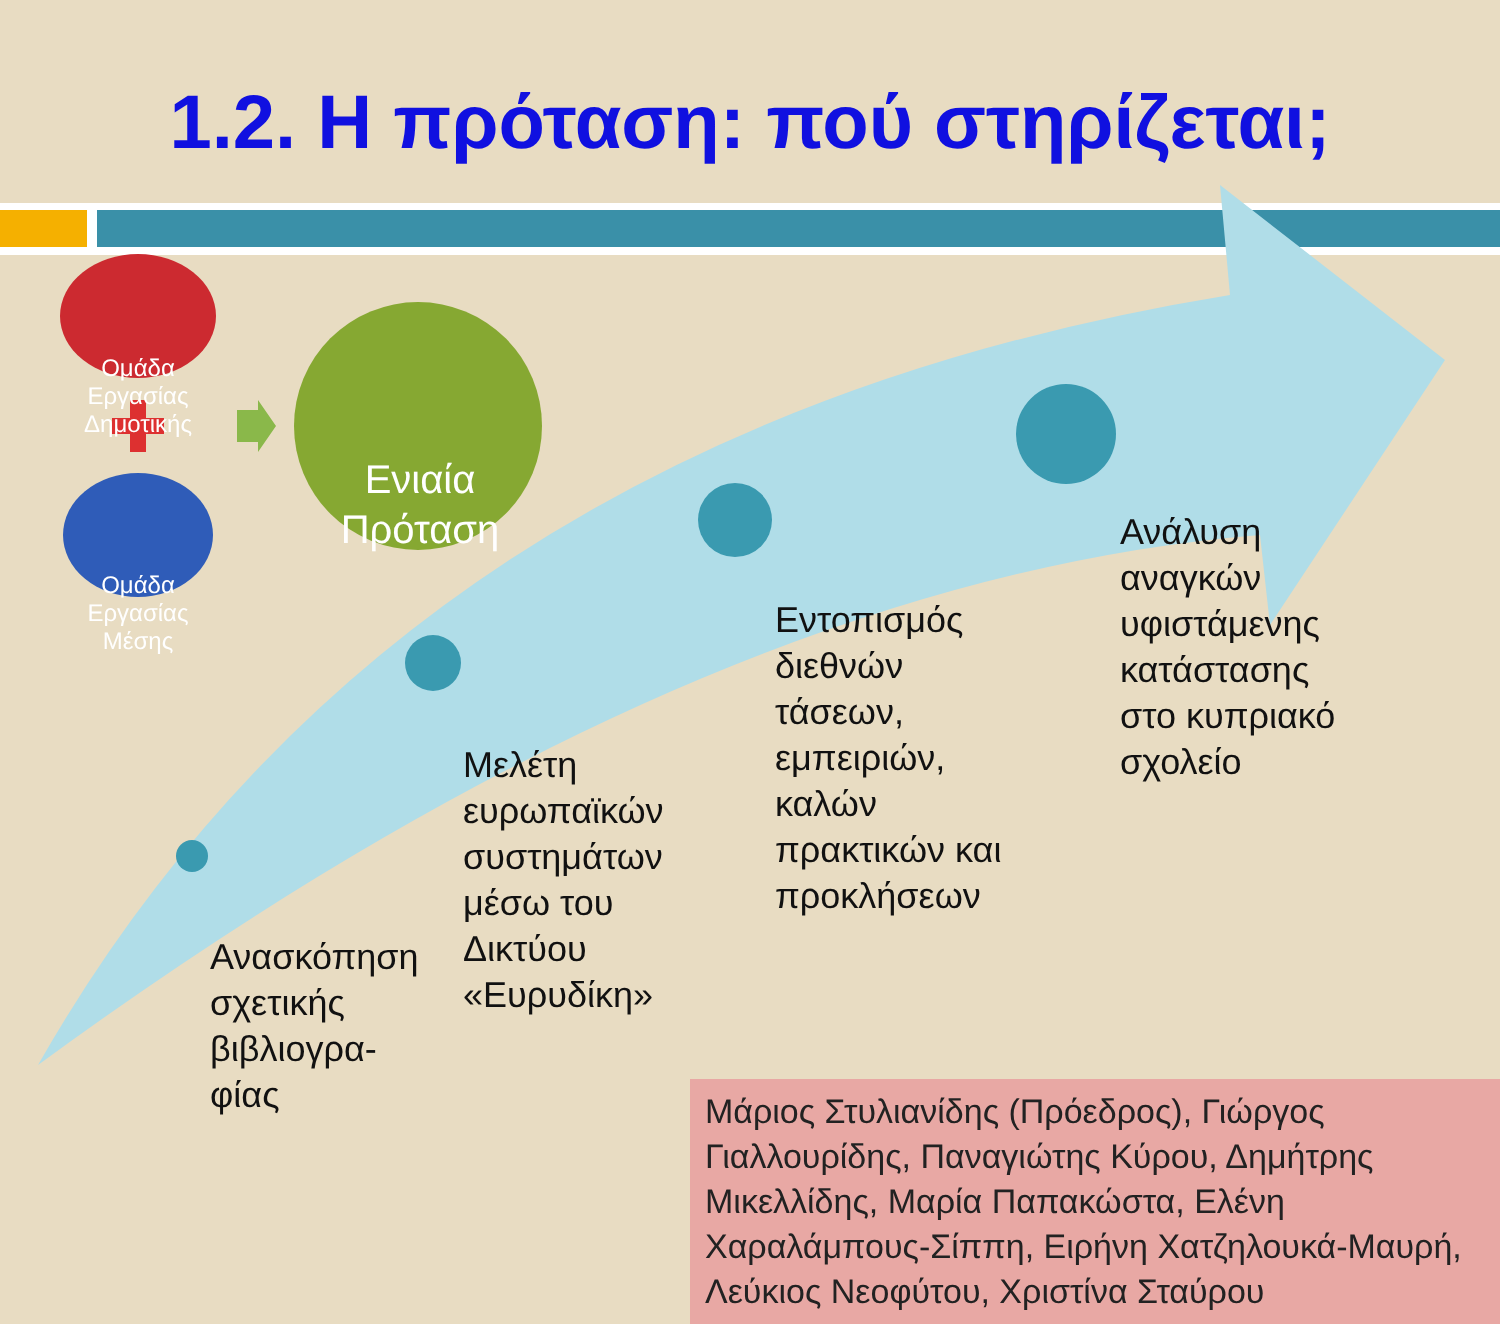1.2. Η πρόταση: πού στηρίζεται;
Ομάδα Εργασίας Δημοτικής
Ομάδα Εργασίας Μέσης
Ενιαία Πρόταση
Ανάλυση
αναγκών
υφιστάμενης
κατάστασης
στο κυπριακό
σχολείο
Εντοπισμός
διεθνών
τάσεων,
εμπειριών,
καλών
πρακτικών και
προκλήσεων
Μελέτη
ευρωπαϊκών
συστημάτων
μέσω του
Δικτύου
«Ευρυδίκη»
Ανασκόπηση
σχετικής
βιβλιογρα-
φίας
Μάριος Στυλιανίδης (Πρόεδρος), Γιώργος Γιαλλουρίδης, Παναγιώτης Κύρου, Δημήτρης Μικελλίδης, Μαρία Παπακώστα, Ελένη Χαραλάμπους-Σίππη, Ειρήνη Χατζηλουκά-Μαυρή, Λεύκιος Νεοφύτου, Χριστίνα Σταύρου